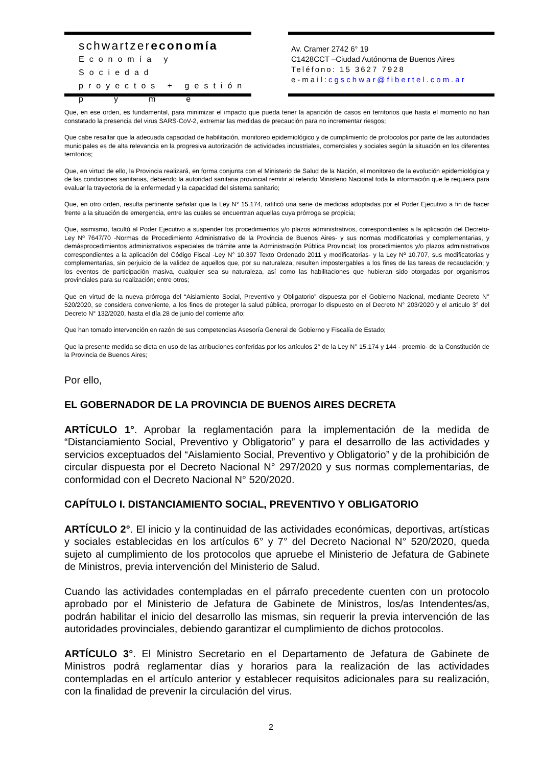schwartzereconomía
Economía y Sociedad
proyectos + gestión
pyme
Av. Cramer 2742 6° 19
C1428CCT –Ciudad Autónoma de Buenos Aires
Teléfono: 15 3627 7928
e-mail:cgschwar@fibertel.com.ar
Que, en ese orden, es fundamental, para minimizar el impacto que pueda tener la aparición de casos en territorios que hasta el momento no han constatado la presencia del virus SARS-CoV-2, extremar las medidas de precaución para no incrementar riesgos;
Que cabe resaltar que la adecuada capacidad de habilitación, monitoreo epidemiológico y de cumplimiento de protocolos por parte de las autoridades municipales es de alta relevancia en la progresiva autorización de actividades industriales, comerciales y sociales según la situación en los diferentes territorios;
Que, en virtud de ello, la Provincia realizará, en forma conjunta con el Ministerio de Salud de la Nación, el monitoreo de la evolución epidemiológica y de las condiciones sanitarias, debiendo la autoridad sanitaria provincial remitir al referido Ministerio Nacional toda la información que le requiera para evaluar la trayectoria de la enfermedad y la capacidad del sistema sanitario;
Que, en otro orden, resulta pertinente señalar que la Ley N° 15.174, ratificó una serie de medidas adoptadas por el Poder Ejecutivo a fin de hacer frente a la situación de emergencia, entre las cuales se encuentran aquellas cuya prórroga se propicia;
Que, asimismo, facultó al Poder Ejecutivo a suspender los procedimientos y/o plazos administrativos, correspondientes a la aplicación del Decreto-Ley Nº 7647/70 -Normas de Procedimiento Administrativo de la Provincia de Buenos Aires- y sus normas modificatorias y complementarias, y demásprocedimientos administrativos especiales de trámite ante la Administración Pública Provincial; los procedimientos y/o plazos administrativos correspondientes a la aplicación del Código Fiscal -Ley N° 10.397 Texto Ordenado 2011 y modificatorias- y la Ley Nº 10.707, sus modificatorias y complementarias, sin perjuicio de la validez de aquellos que, por su naturaleza, resulten impostergables a los fines de las tareas de recaudación; y los eventos de participación masiva, cualquier sea su naturaleza, así como las habilitaciones que hubieran sido otorgadas por organismos provinciales para su realización; entre otros;
Que en virtud de la nueva prórroga del “Aislamiento Social, Preventivo y Obligatorio” dispuesta por el Gobierno Nacional, mediante Decreto N° 520/2020, se considera conveniente, a los fines de proteger la salud pública, prorrogar lo dispuesto en el Decreto N° 203/2020 y el artículo 3° del Decreto N° 132/2020, hasta el día 28 de junio del corriente año;
Que han tomado intervención en razón de sus competencias Asesoría General de Gobierno y Fiscalía de Estado;
Que la presente medida se dicta en uso de las atribuciones conferidas por los artículos 2° de la Ley N° 15.174 y 144 - proemio- de la Constitución de la Provincia de Buenos Aires;
Por ello,
EL GOBERNADOR DE LA PROVINCIA DE BUENOS AIRES DECRETA
ARTÍCULO 1°. Aprobar la reglamentación para la implementación de la medida de “Distanciamiento Social, Preventivo y Obligatorio” y para el desarrollo de las actividades y servicios exceptuados del “Aislamiento Social, Preventivo y Obligatorio” y de la prohibición de circular dispuesta por el Decreto Nacional N° 297/2020 y sus normas complementarias, de conformidad con el Decreto Nacional N° 520/2020.
CAPÍTULO I. DISTANCIAMIENTO SOCIAL, PREVENTIVO Y OBLIGATORIO
ARTÍCULO 2°. El inicio y la continuidad de las actividades económicas, deportivas, artísticas y sociales establecidas en los artículos 6° y 7° del Decreto Nacional N° 520/2020, queda sujeto al cumplimiento de los protocolos que apruebe el Ministerio de Jefatura de Gabinete de Ministros, previa intervención del Ministerio de Salud.
Cuando las actividades contempladas en el párrafo precedente cuenten con un protocolo aprobado por el Ministerio de Jefatura de Gabinete de Ministros, los/as Intendentes/as, podrán habilitar el inicio del desarrollo las mismas, sin requerir la previa intervención de las autoridades provinciales, debiendo garantizar el cumplimiento de dichos protocolos.
ARTÍCULO 3°. El Ministro Secretario en el Departamento de Jefatura de Gabinete de Ministros podrá reglamentar días y horarios para la realización de las actividades contempladas en el artículo anterior y establecer requisitos adicionales para su realización, con la finalidad de prevenir la circulación del virus.
2